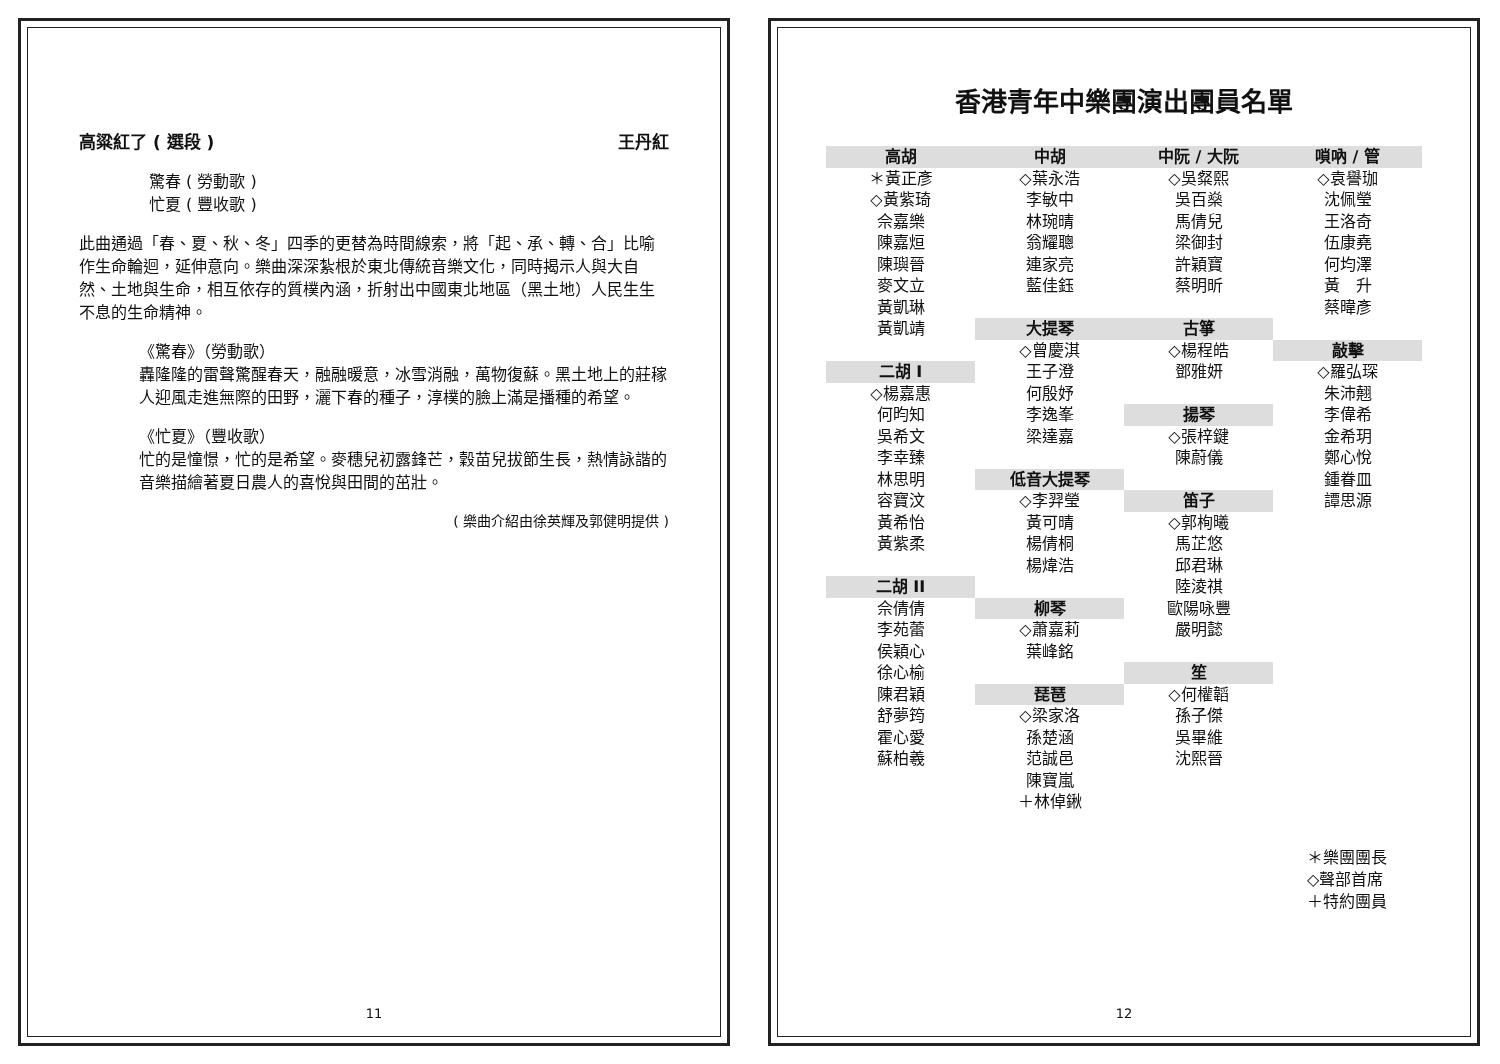高粱紅了 ( 選段 ) 王丹紅
驚春 ( 勞動歌 )
忙夏 ( 豐收歌 )
此曲通過「春、夏、秋、冬」四季的更替為時間線索，將「起、承、轉、合」比喻作生命輪迴，延伸意向。樂曲深深紮根於東北傳統音樂文化，同時揭示人與大自然、土地與生命，相互依存的質樸內涵，折射出中國東北地區（黑土地）人民生生不息的生命精神。
《驚春》（勞動歌）
轟隆隆的雷聲驚醒春天，融融暖意，冰雪消融，萬物復蘇。黑土地上的莊稼人迎風走進無際的田野，灑下春的種子，淳樸的臉上滿是播種的希望。
《忙夏》（豐收歌）
忙的是憧憬，忙的是希望。麥穗兒初露鋒芒，穀苗兒拔節生長，熱情詠諧的音樂描繪著夏日農人的喜悅與田間的茁壯。
( 樂曲介紹由徐英輝及郭健明提供 )
11
香港青年中樂團演出團員名單
高胡
＊黃正彥
◇黃紫琦
佘嘉樂
陳嘉烜
陳璵晉
麥文立
黃凱琳
黃凱靖
二胡 I
◇楊嘉惠
何昀知
吳希文
李幸臻
林思明
容寶汶
黃希怡
黃紫柔
二胡 II
佘倩倩
李苑蕾
侯穎心
徐心榆
陳君穎
舒夢筠
霍心愛
蘇柏羲
中胡
◇葉永浩
李敏中
林琬晴
翁耀聰
連家亮
藍佳鈺
大提琴
◇曾慶淇
王子澄
何殷妤
李逸峯
梁達嘉
低音大提琴
◇李羿瑩
黃可晴
楊倩桐
楊煒浩
柳琴
◇蕭嘉莉
葉峰銘
琵琶
◇梁家洛
孫楚涵
范誠邑
陳寶嵐
＋林倬鍬
中阮 / 大阮
◇吳粲熙
吳百燊
馬倩兒
梁御封
許穎寶
蔡明昕
古箏
◇楊程皓
鄧雅妍
揚琴
◇張梓鍵
陳蔚儀
笛子
◇郭栒曦
馬芷悠
邱君琳
陸淩祺
歐陽咏豐
嚴明懿
笙
◇何權韜
孫子傑
吳畢維
沈熙晉
嗩吶 / 管
◇袁譽珈
沈佩瑩
王洛奇
伍康堯
何均澤
黃　升
蔡暐彥
敲擊
◇羅弘琛
朱沛翹
李偉希
金希玥
鄭心悅
鍾眷皿
譚思源
＊樂團團長
◇聲部首席
＋特約團員
12